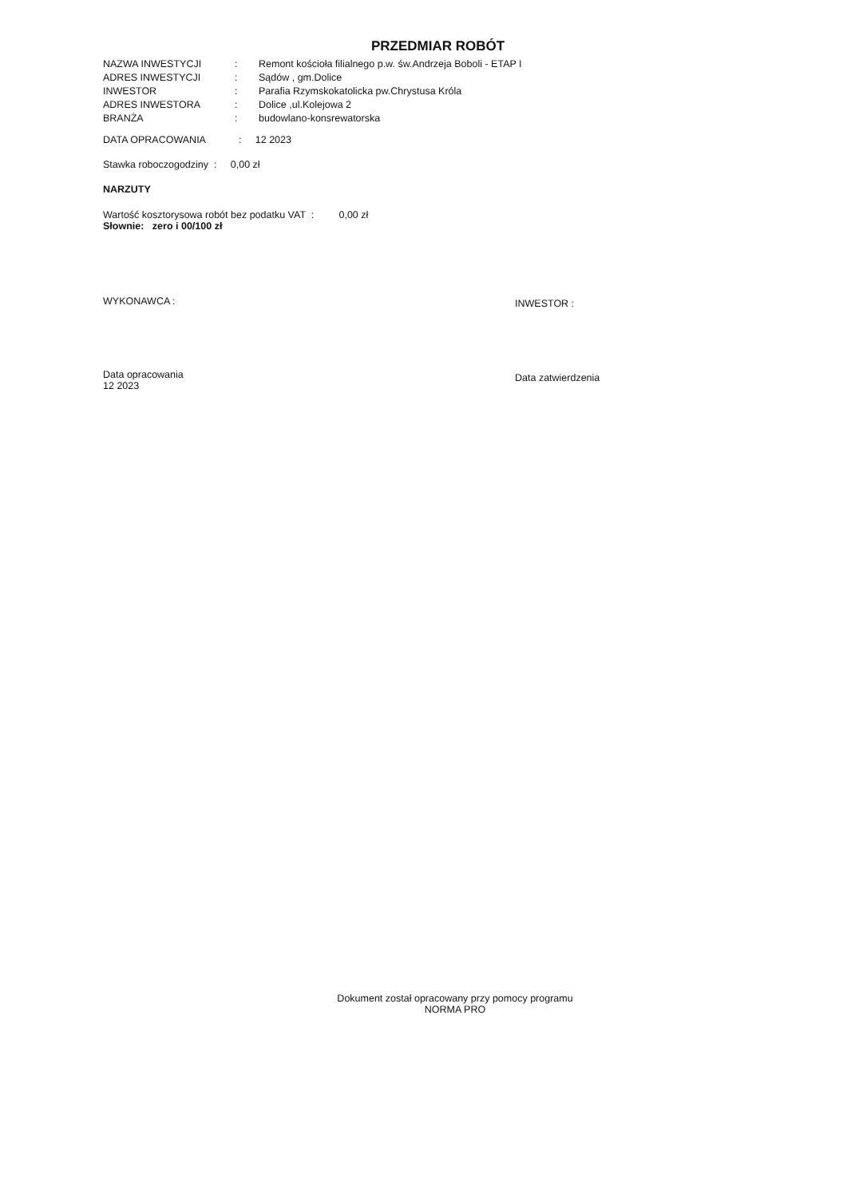PRZEDMIAR ROBÓT
| NAZWA INWESTYCJI | : | Remont kościoła filialnego p.w. św.Andrzeja Boboli - ETAP I |
| ADRES INWESTYCJI | : | Sądów , gm.Dolice |
| INWESTOR | : | Parafia Rzymskokatolicka pw.Chrystusa Króla |
| ADRES INWESTORA | : | Dolice ,ul.Kolejowa 2 |
| BRANŻA | : | budowlano-konsrewatorska |
DATA OPRACOWANIA : 12 2023
Stawka roboczogodziny : 0,00 zł
NARZUTY
Wartość kosztorysowa robót bez podatku VAT : 0,00 zł
Słownie: zero i 00/100 zł
WYKONAWCA : INWESTOR :
Data opracowania
12 2023
Data zatwierdzenia
Dokument został opracowany przy pomocy programu
NORMA PRO